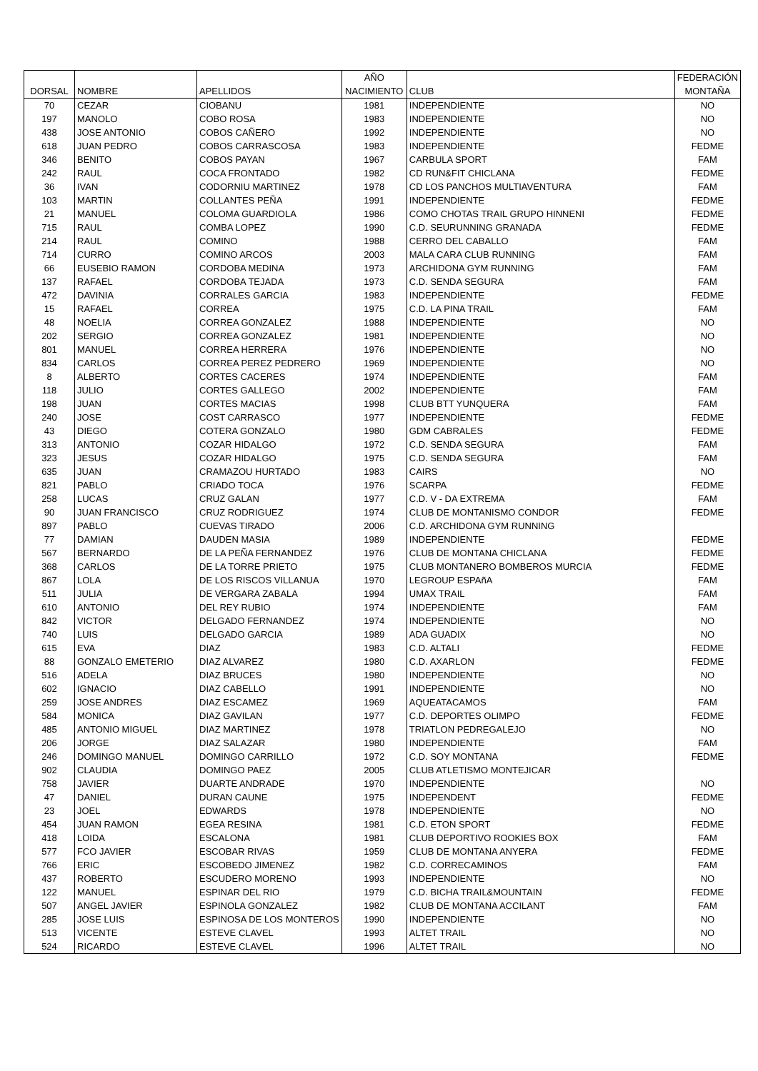| DORSAL | NOMBRE | APELLIDOS | AÑO NACIMIENTO | CLUB | FEDERACIÓN MONTAÑA |
| --- | --- | --- | --- | --- | --- |
| 70 | CEZAR | CIOBANU | 1981 | INDEPENDIENTE | NO |
| 197 | MANOLO | COBO ROSA | 1983 | INDEPENDIENTE | NO |
| 438 | JOSE ANTONIO | COBOS CAÑERO | 1992 | INDEPENDIENTE | NO |
| 618 | JUAN PEDRO | COBOS CARRASCOSA | 1983 | INDEPENDIENTE | FEDME |
| 346 | BENITO | COBOS PAYAN | 1967 | CARBULA SPORT | FAM |
| 242 | RAUL | COCA FRONTADO | 1982 | CD RUN&FIT CHICLANA | FEDME |
| 36 | IVAN | CODORNIU MARTINEZ | 1978 | CD LOS PANCHOS MULTIAVENTURA | FAM |
| 103 | MARTIN | COLLANTES PEÑA | 1991 | INDEPENDIENTE | FEDME |
| 21 | MANUEL | COLOMA GUARDIOLA | 1986 | COMO CHOTAS TRAIL GRUPO HINNENI | FEDME |
| 715 | RAUL | COMBA LOPEZ | 1990 | C.D. SEURUNNING GRANADA | FEDME |
| 214 | RAUL | COMINO | 1988 | CERRO DEL CABALLO | FAM |
| 714 | CURRO | COMINO ARCOS | 2003 | MALA CARA CLUB RUNNING | FAM |
| 66 | EUSEBIO RAMON | CORDOBA MEDINA | 1973 | ARCHIDONA GYM RUNNING | FAM |
| 137 | RAFAEL | CORDOBA TEJADA | 1973 | C.D. SENDA SEGURA | FAM |
| 472 | DAVINIA | CORRALES GARCIA | 1983 | INDEPENDIENTE | FEDME |
| 15 | RAFAEL | CORREA | 1975 | C.D. LA PINA TRAIL | FAM |
| 48 | NOELIA | CORREA GONZALEZ | 1988 | INDEPENDIENTE | NO |
| 202 | SERGIO | CORREA GONZALEZ | 1981 | INDEPENDIENTE | NO |
| 801 | MANUEL | CORREA HERRERA | 1976 | INDEPENDIENTE | NO |
| 834 | CARLOS | CORREA PEREZ PEDRERO | 1969 | INDEPENDIENTE | NO |
| 8 | ALBERTO | CORTES CACERES | 1974 | INDEPENDIENTE | FAM |
| 118 | JULIO | CORTES GALLEGO | 2002 | INDEPENDIENTE | FAM |
| 198 | JUAN | CORTES MACIAS | 1998 | CLUB BTT YUNQUERA | FAM |
| 240 | JOSE | COST CARRASCO | 1977 | INDEPENDIENTE | FEDME |
| 43 | DIEGO | COTERA GONZALO | 1980 | GDM CABRALES | FEDME |
| 313 | ANTONIO | COZAR HIDALGO | 1972 | C.D. SENDA SEGURA | FAM |
| 323 | JESUS | COZAR HIDALGO | 1975 | C.D. SENDA SEGURA | FAM |
| 635 | JUAN | CRAMAZOU HURTADO | 1983 | CAIRS | NO |
| 821 | PABLO | CRIADO TOCA | 1976 | SCARPA | FEDME |
| 258 | LUCAS | CRUZ GALAN | 1977 | C.D. V - DA EXTREMA | FAM |
| 90 | JUAN FRANCISCO | CRUZ RODRIGUEZ | 1974 | CLUB DE MONTANISMO CONDOR | FEDME |
| 897 | PABLO | CUEVAS TIRADO | 2006 | C.D. ARCHIDONA GYM RUNNING | |
| 77 | DAMIAN | DAUDEN MASIA | 1989 | INDEPENDIENTE | FEDME |
| 567 | BERNARDO | DE LA PEÑA FERNANDEZ | 1976 | CLUB DE MONTANA CHICLANA | FEDME |
| 368 | CARLOS | DE LA TORRE PRIETO | 1975 | CLUB MONTANERO BOMBEROS MURCIA | FEDME |
| 867 | LOLA | DE LOS RISCOS VILLANUA | 1970 | LEGROUP ESPAñA | FAM |
| 511 | JULIA | DE VERGARA ZABALA | 1994 | UMAX TRAIL | FAM |
| 610 | ANTONIO | DEL REY RUBIO | 1974 | INDEPENDIENTE | FAM |
| 842 | VICTOR | DELGADO FERNANDEZ | 1974 | INDEPENDIENTE | NO |
| 740 | LUIS | DELGADO GARCIA | 1989 | ADA GUADIX | NO |
| 615 | EVA | DIAZ | 1983 | C.D. ALTALI | FEDME |
| 88 | GONZALO EMETERIO | DIAZ ALVAREZ | 1980 | C.D. AXARLON | FEDME |
| 516 | ADELA | DIAZ BRUCES | 1980 | INDEPENDIENTE | NO |
| 602 | IGNACIO | DIAZ CABELLO | 1991 | INDEPENDIENTE | NO |
| 259 | JOSE ANDRES | DIAZ ESCAMEZ | 1969 | AQUEATACAMOS | FAM |
| 584 | MONICA | DIAZ GAVILAN | 1977 | C.D. DEPORTES OLIMPO | FEDME |
| 485 | ANTONIO MIGUEL | DIAZ MARTINEZ | 1978 | TRIATLON PEDREGALEJO | NO |
| 206 | JORGE | DIAZ SALAZAR | 1980 | INDEPENDIENTE | FAM |
| 246 | DOMINGO MANUEL | DOMINGO CARRILLO | 1972 | C.D. SOY MONTANA | FEDME |
| 902 | CLAUDIA | DOMINGO PAEZ | 2005 | CLUB ATLETISMO MONTEJICAR | |
| 758 | JAVIER | DUARTE ANDRADE | 1970 | INDEPENDIENTE | NO |
| 47 | DANIEL | DURAN CAUNE | 1975 | INDEPENDENT | FEDME |
| 23 | JOEL | EDWARDS | 1978 | INDEPENDIENTE | NO |
| 454 | JUAN RAMON | EGEA RESINA | 1981 | C.D. ETON SPORT | FEDME |
| 418 | LOIDA | ESCALONA | 1981 | CLUB DEPORTIVO ROOKIES BOX | FAM |
| 577 | FCO JAVIER | ESCOBAR RIVAS | 1959 | CLUB DE MONTANA ANYERA | FEDME |
| 766 | ERIC | ESCOBEDO JIMENEZ | 1982 | C.D. CORRECAMINOS | FAM |
| 437 | ROBERTO | ESCUDERO MORENO | 1993 | INDEPENDIENTE | NO |
| 122 | MANUEL | ESPINAR DEL RIO | 1979 | C.D. BICHA TRAIL&MOUNTAIN | FEDME |
| 507 | ANGEL JAVIER | ESPINOLA GONZALEZ | 1982 | CLUB DE MONTANA ACCILANT | FAM |
| 285 | JOSE LUIS | ESPINOSA DE LOS MONTEROS | 1990 | INDEPENDIENTE | NO |
| 513 | VICENTE | ESTEVE CLAVEL | 1993 | ALTET TRAIL | NO |
| 524 | RICARDO | ESTEVE CLAVEL | 1996 | ALTET TRAIL | NO |